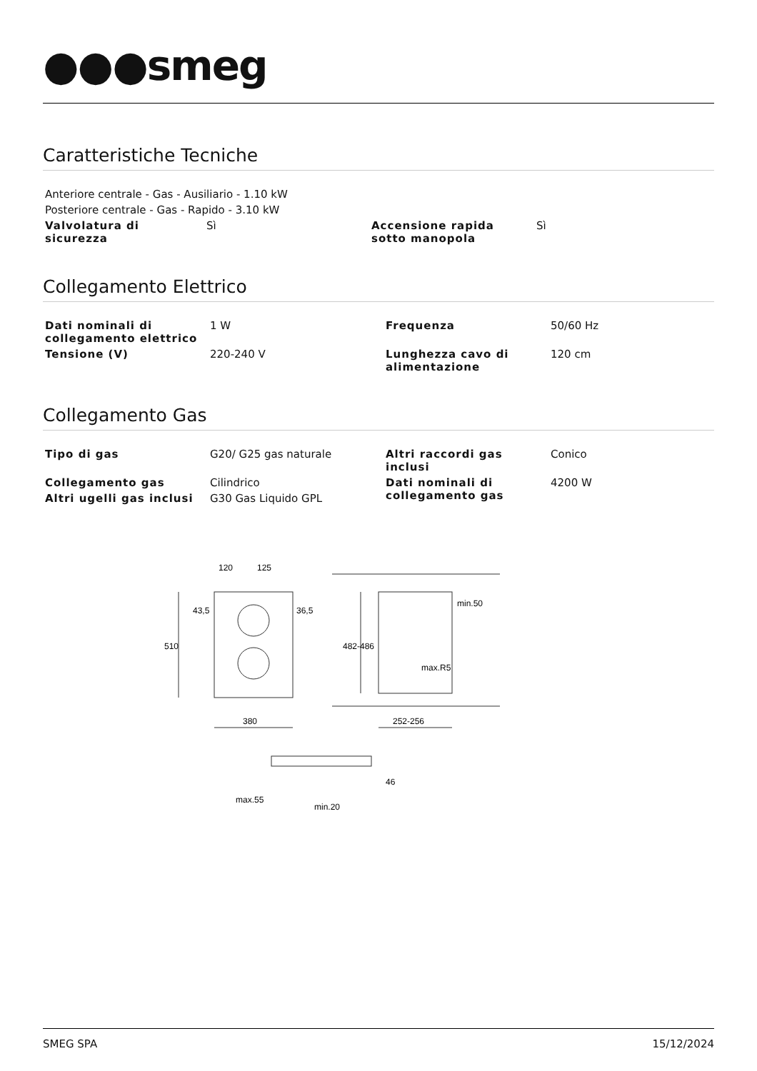●●●smeg
Caratteristiche Tecniche
| Anteriore centrale - Gas - Ausiliario - 1.10 kW | | | |
| Posteriore centrale - Gas - Rapido - 3.10 kW | | | |
| Valvolatura di sicurezza | Sì | Accensione rapida sotto manopola | Sì |
Collegamento Elettrico
| Dati nominali di collegamento elettrico | 1 W | Frequenza | 50/60 Hz |
| Tensione (V) | 220-240 V | Lunghezza cavo di alimentazione | 120 cm |
Collegamento Gas
| Tipo di gas | G20/ G25 gas naturale | Altri raccordi gas inclusi | Conico |
| Collegamento gas | Cilindrico | Dati nominali di collegamento gas | 4200 W |
| Altri ugelli gas inclusi | G30 Gas Liquido GPL | | |
120
125
510
380
252-256
482-486
min.50
max.R5
43,5
36,5
max.55
min.20
46
SMEG SPA 15/12/2024